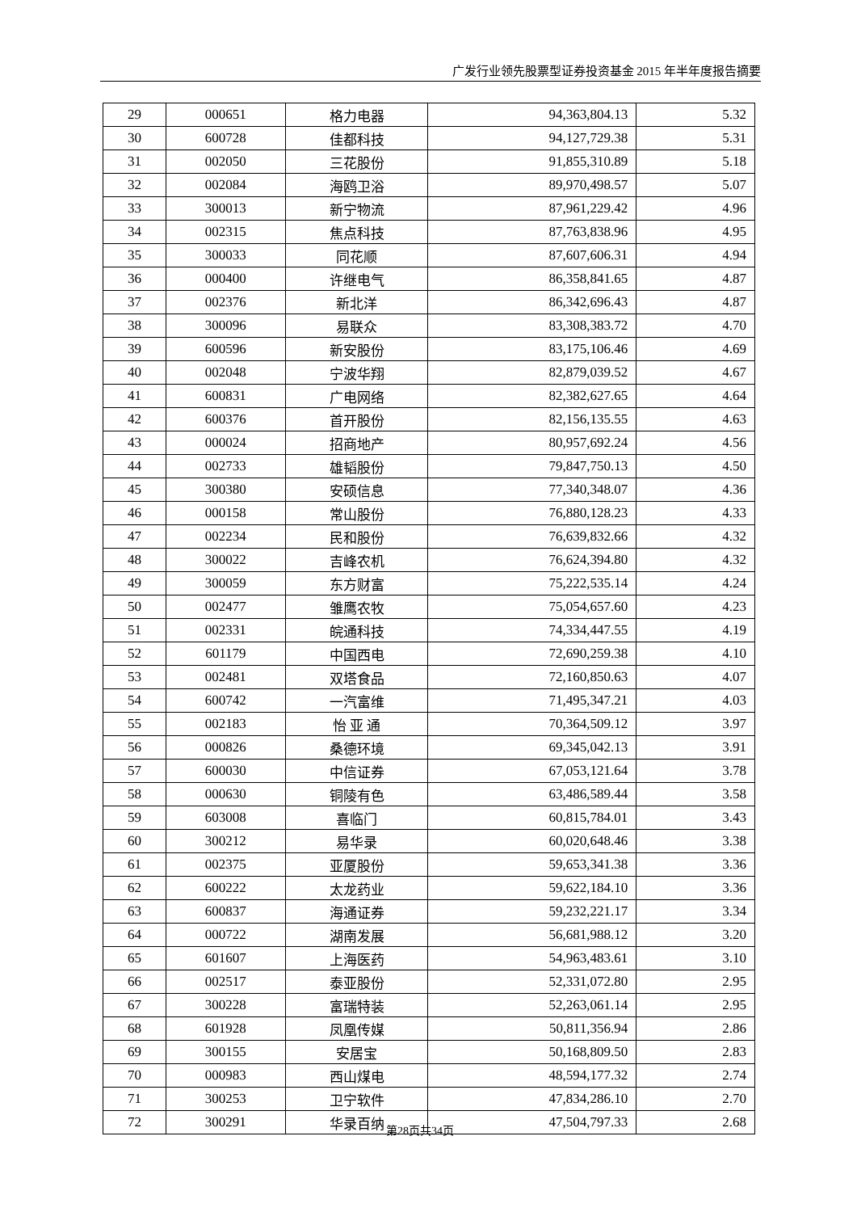广发行业领先股票型证券投资基金 2015 年半年度报告摘要
| 29 | 000651 | 格力电器 | 94,363,804.13 | 5.32 |
| 30 | 600728 | 佳都科技 | 94,127,729.38 | 5.31 |
| 31 | 002050 | 三花股份 | 91,855,310.89 | 5.18 |
| 32 | 002084 | 海鸥卫浴 | 89,970,498.57 | 5.07 |
| 33 | 300013 | 新宁物流 | 87,961,229.42 | 4.96 |
| 34 | 002315 | 焦点科技 | 87,763,838.96 | 4.95 |
| 35 | 300033 | 同花顺 | 87,607,606.31 | 4.94 |
| 36 | 000400 | 许继电气 | 86,358,841.65 | 4.87 |
| 37 | 002376 | 新北洋 | 86,342,696.43 | 4.87 |
| 38 | 300096 | 易联众 | 83,308,383.72 | 4.70 |
| 39 | 600596 | 新安股份 | 83,175,106.46 | 4.69 |
| 40 | 002048 | 宁波华翔 | 82,879,039.52 | 4.67 |
| 41 | 600831 | 广电网络 | 82,382,627.65 | 4.64 |
| 42 | 600376 | 首开股份 | 82,156,135.55 | 4.63 |
| 43 | 000024 | 招商地产 | 80,957,692.24 | 4.56 |
| 44 | 002733 | 雄韬股份 | 79,847,750.13 | 4.50 |
| 45 | 300380 | 安硕信息 | 77,340,348.07 | 4.36 |
| 46 | 000158 | 常山股份 | 76,880,128.23 | 4.33 |
| 47 | 002234 | 民和股份 | 76,639,832.66 | 4.32 |
| 48 | 300022 | 吉峰农机 | 76,624,394.80 | 4.32 |
| 49 | 300059 | 东方财富 | 75,222,535.14 | 4.24 |
| 50 | 002477 | 雏鹰农牧 | 75,054,657.60 | 4.23 |
| 51 | 002331 | 皖通科技 | 74,334,447.55 | 4.19 |
| 52 | 601179 | 中国西电 | 72,690,259.38 | 4.10 |
| 53 | 002481 | 双塔食品 | 72,160,850.63 | 4.07 |
| 54 | 600742 | 一汽富维 | 71,495,347.21 | 4.03 |
| 55 | 002183 | 怡 亚 通 | 70,364,509.12 | 3.97 |
| 56 | 000826 | 桑德环境 | 69,345,042.13 | 3.91 |
| 57 | 600030 | 中信证券 | 67,053,121.64 | 3.78 |
| 58 | 000630 | 铜陵有色 | 63,486,589.44 | 3.58 |
| 59 | 603008 | 喜临门 | 60,815,784.01 | 3.43 |
| 60 | 300212 | 易华录 | 60,020,648.46 | 3.38 |
| 61 | 002375 | 亚厦股份 | 59,653,341.38 | 3.36 |
| 62 | 600222 | 太龙药业 | 59,622,184.10 | 3.36 |
| 63 | 600837 | 海通证券 | 59,232,221.17 | 3.34 |
| 64 | 000722 | 湖南发展 | 56,681,988.12 | 3.20 |
| 65 | 601607 | 上海医药 | 54,963,483.61 | 3.10 |
| 66 | 002517 | 泰亚股份 | 52,331,072.80 | 2.95 |
| 67 | 300228 | 富瑞特装 | 52,263,061.14 | 2.95 |
| 68 | 601928 | 凤凰传媒 | 50,811,356.94 | 2.86 |
| 69 | 300155 | 安居宝 | 50,168,809.50 | 2.83 |
| 70 | 000983 | 西山煤电 | 48,594,177.32 | 2.74 |
| 71 | 300253 | 卫宁软件 | 47,834,286.10 | 2.70 |
| 72 | 300291 | 华录百纳 | 47,504,797.33 | 2.68 |
第28页共34页